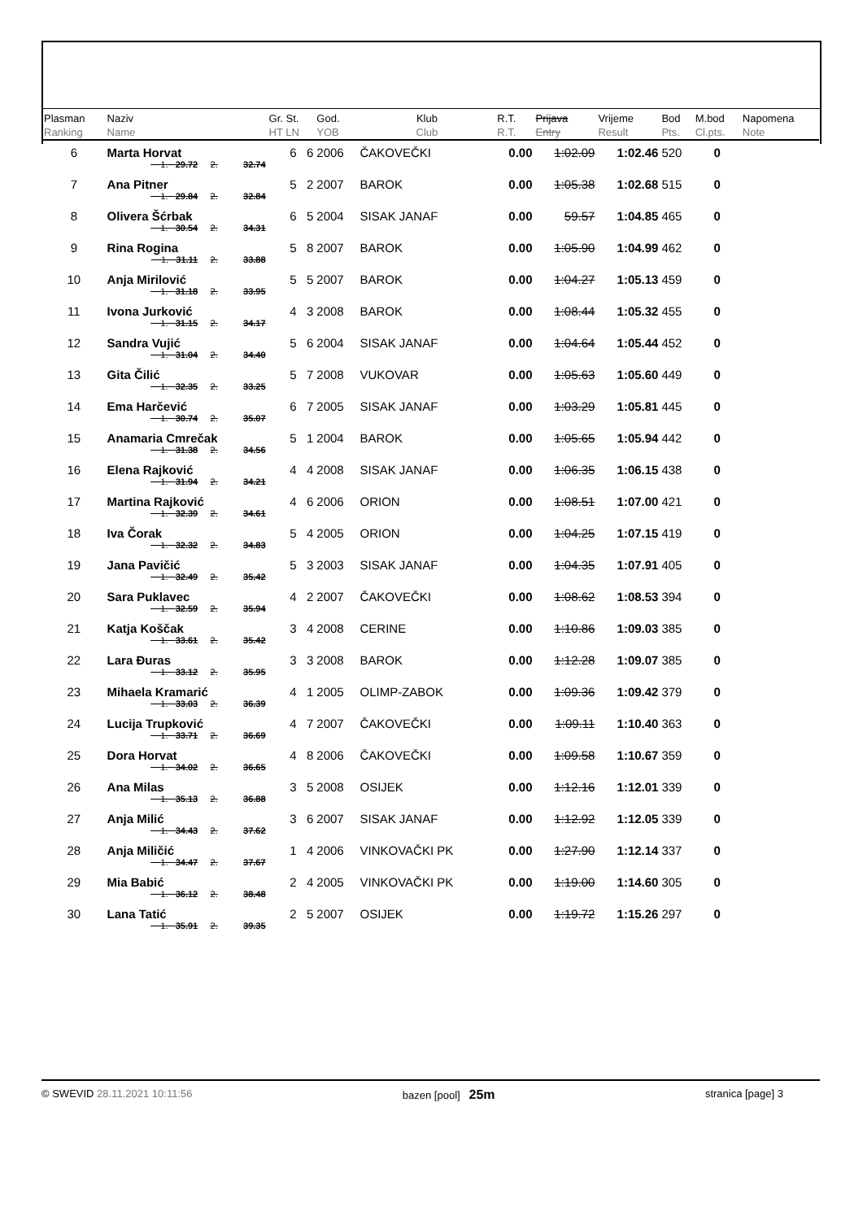| Plasman Ranking | Naziv Name | | | Gr. St. HT LN | God. YOB | Klub Club | R.T. R.T. | Prijava Entry | Vrijeme Result | Bod Pts. | M.bod Cl.pts. | Napomena Note |
| --- | --- | --- | --- | --- | --- | --- | --- | --- | --- | --- | --- | --- |
| 6 | Marta Horvat | | | 6 6 | 2006 | ČAKOVEČKI | 0.00 | 1:02.09 | 1:02.46 | 520 | 0 | |
| | 1. 29.72 | 2. | 32.74 | | | | | | | | | |
| 7 | Ana Pitner | | | 5 2 | 2007 | BAROK | 0.00 | 1:05.38 | 1:02.68 | 515 | 0 | |
| | 1. 29.84 | 2. | 32.84 | | | | | | | | | |
| 8 | Olivera Šćrbak | | | 6 5 | 2004 | SISAK JANAF | 0.00 | 59.57 | 1:04.85 | 465 | 0 | |
| | 1. 30.54 | 2. | 34.31 | | | | | | | | | |
| 9 | Rina Rogina | | | 5 8 | 2007 | BAROK | 0.00 | 1:05.90 | 1:04.99 | 462 | 0 | |
| | 1. 31.11 | 2. | 33.88 | | | | | | | | | |
| 10 | Anja Mirilović | | | 5 5 | 2007 | BAROK | 0.00 | 1:04.27 | 1:05.13 | 459 | 0 | |
| | 1. 31.18 | 2. | 33.95 | | | | | | | | | |
| 11 | Ivona Jurković | | | 4 3 | 2008 | BAROK | 0.00 | 1:08.44 | 1:05.32 | 455 | 0 | |
| | 1. 31.15 | 2. | 34.17 | | | | | | | | | |
| 12 | Sandra Vujić | | | 5 6 | 2004 | SISAK JANAF | 0.00 | 1:04.64 | 1:05.44 | 452 | 0 | |
| | 1. 31.04 | 2. | 34.40 | | | | | | | | | |
| 13 | Gita Čilić | | | 5 7 | 2008 | VUKOVAR | 0.00 | 1:05.63 | 1:05.60 | 449 | 0 | |
| | 1. 32.35 | 2. | 33.25 | | | | | | | | | |
| 14 | Ema Harčević | | | 6 7 | 2005 | SISAK JANAF | 0.00 | 1:03.29 | 1:05.81 | 445 | 0 | |
| | 1. 30.74 | 2. | 35.07 | | | | | | | | | |
| 15 | Anamaria Cmrečak | | | 5 1 | 2004 | BAROK | 0.00 | 1:05.65 | 1:05.94 | 442 | 0 | |
| | 1. 31.38 | 2. | 34.56 | | | | | | | | | |
| 16 | Elena Rajković | | | 4 4 | 2008 | SISAK JANAF | 0.00 | 1:06.35 | 1:06.15 | 438 | 0 | |
| | 1. 31.94 | 2. | 34.21 | | | | | | | | | |
| 17 | Martina Rajković | | | 4 6 | 2006 | ORION | 0.00 | 1:08.51 | 1:07.00 | 421 | 0 | |
| | 1. 32.39 | 2. | 34.61 | | | | | | | | | |
| 18 | Iva Čorak | | | 5 4 | 2005 | ORION | 0.00 | 1:04.25 | 1:07.15 | 419 | 0 | |
| | 1. 32.32 | 2. | 34.83 | | | | | | | | | |
| 19 | Jana Pavičić | | | 5 3 | 2003 | SISAK JANAF | 0.00 | 1:04.35 | 1:07.91 | 405 | 0 | |
| | 1. 32.49 | 2. | 35.42 | | | | | | | | | |
| 20 | Sara Puklavec | | | 4 2 | 2007 | ČAKOVEČKI | 0.00 | 1:08.62 | 1:08.53 | 394 | 0 | |
| | 1. 32.59 | 2. | 35.94 | | | | | | | | | |
| 21 | Katja Koščak | | | 3 4 | 2008 | CERINE | 0.00 | 1:10.86 | 1:09.03 | 385 | 0 | |
| | 1. 33.61 | 2. | 35.42 | | | | | | | | | |
| 22 | Lara Đuras | | | 3 3 | 2008 | BAROK | 0.00 | 1:12.28 | 1:09.07 | 385 | 0 | |
| | 1. 33.12 | 2. | 35.95 | | | | | | | | | |
| 23 | Mihaela Kramarić | | | 4 1 | 2005 | OLIMP-ZABOK | 0.00 | 1:09.36 | 1:09.42 | 379 | 0 | |
| | 1. 33.03 | 2. | 36.39 | | | | | | | | | |
| 24 | Lucija Trupković | | | 4 7 | 2007 | ČAKOVEČKI | 0.00 | 1:09.11 | 1:10.40 | 363 | 0 | |
| | 1. 33.71 | 2. | 36.69 | | | | | | | | | |
| 25 | Dora Horvat | | | 4 8 | 2006 | ČAKOVEČKI | 0.00 | 1:09.58 | 1:10.67 | 359 | 0 | |
| | 1. 34.02 | 2. | 36.65 | | | | | | | | | |
| 26 | Ana Milas | | | 3 5 | 2008 | OSIJEK | 0.00 | 1:12.16 | 1:12.01 | 339 | 0 | |
| | 1. 35.13 | 2. | 36.88 | | | | | | | | | |
| 27 | Anja Milić | | | 3 6 | 2007 | SISAK JANAF | 0.00 | 1:12.92 | 1:12.05 | 339 | 0 | |
| | 1. 34.43 | 2. | 37.62 | | | | | | | | | |
| 28 | Anja Miličić | | | 1 4 | 2006 | VINKOVAČKI PK | 0.00 | 1:27.90 | 1:12.14 | 337 | 0 | |
| | 1. 34.47 | 2. | 37.67 | | | | | | | | | |
| 29 | Mia Babić | | | 2 4 | 2005 | VINKOVAČKI PK | 0.00 | 1:19.00 | 1:14.60 | 305 | 0 | |
| | 1. 36.12 | 2. | 38.48 | | | | | | | | | |
| 30 | Lana Tatić | | | 2 5 | 2007 | OSIJEK | 0.00 | 1:19.72 | 1:15.26 | 297 | 0 | |
| | 1. 35.91 | 2. | 39.35 | | | | | | | | | |
© SWEVID 28.11.2021 10:11:56 bazen [pool] 25m stranica [page] 3